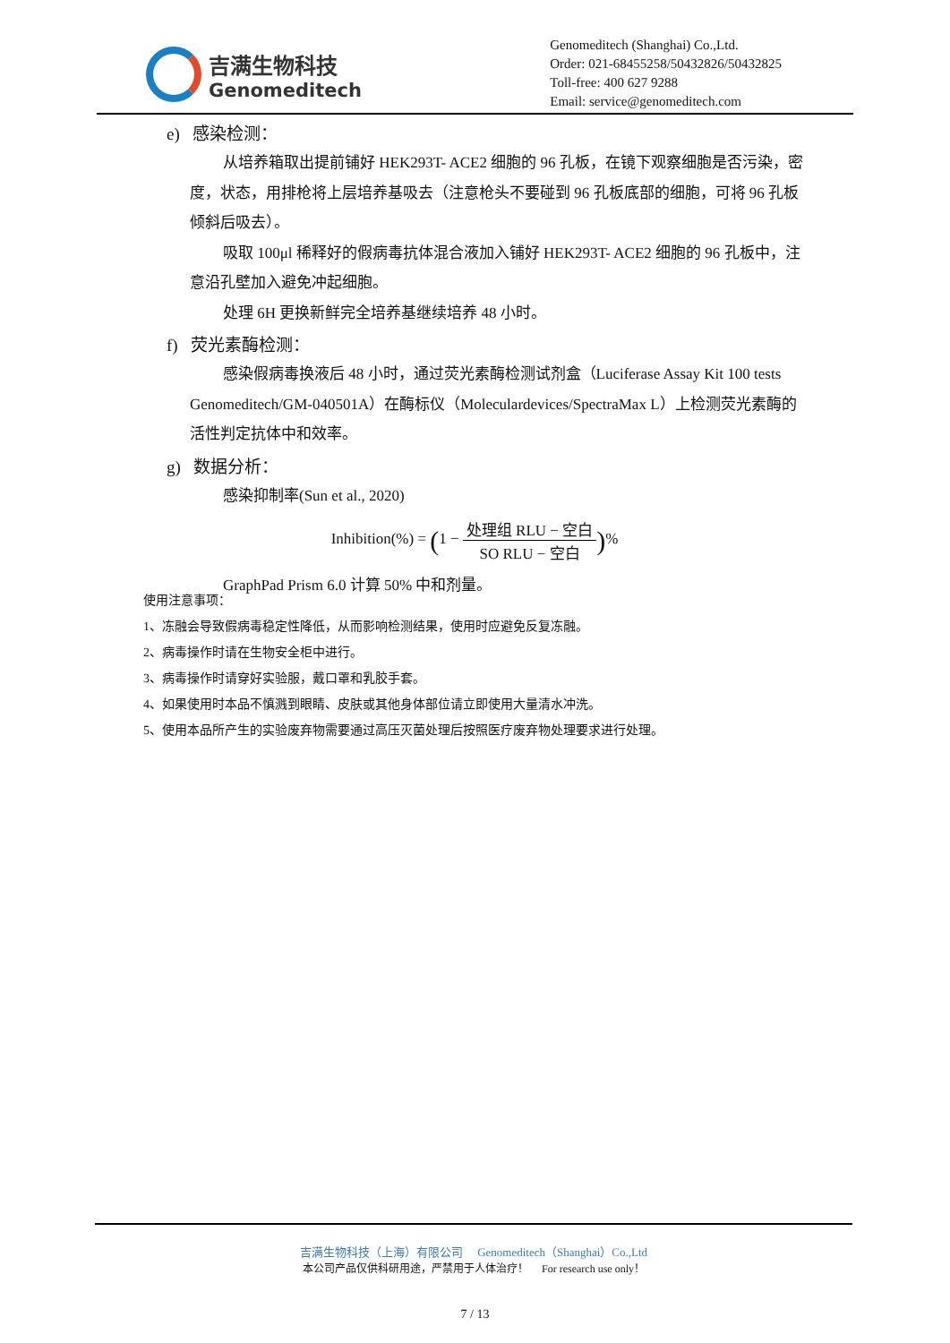吉满生物科技
Genomeditech
Genomeditech (Shanghai) Co.,Ltd.
Order: 021-68455258/50432826/50432825
Toll-free: 400 627 9288
Email: service@genomeditech.com
e) 感染检测：
从培养箱取出提前铺好 HEK293T- ACE2 细胞的 96 孔板，在镜下观察细胞是否污染，密度，状态，用排枪将上层培养基吸去（注意枪头不要碰到 96 孔板底部的细胞，可将 96 孔板倾斜后吸去）。
吸取 100μl 稀释好的假病毒抗体混合液加入铺好 HEK293T- ACE2 细胞的 96 孔板中，注意沿孔壁加入避免冲起细胞。
处理 6H 更换新鲜完全培养基继续培养 48 小时。
f) 荧光素酶检测：
感染假病毒换液后 48 小时，通过荧光素酶检测试剂盒（Luciferase Assay Kit 100 tests Genomeditech/GM-040501A）在酶标仪（Moleculardevices/SpectraMax L）上检测荧光素酶的活性判定抗体中和效率。
g) 数据分析：
感染抑制率(Sun et al., 2020)
Inhibition(%) = (1 − 处理组 RLU − 空白 SO RLU − 空白)%
GraphPad Prism 6.0 计算 50% 中和剂量。
使用注意事项：
1、冻融会导致假病毒稳定性降低，从而影响检测结果，使用时应避免反复冻融。
2、病毒操作时请在生物安全柜中进行。
3、病毒操作时请穿好实验服，戴口罩和乳胶手套。
4、如果使用时本品不慎溅到眼睛、皮肤或其他身体部位请立即使用大量清水冲洗。
5、使用本品所产生的实验废弃物需要通过高压灭菌处理后按照医疗废弃物处理要求进行处理。
吉满生物科技（上海）有限公司 Genomeditech（Shanghai）Co.,Ltd
本公司产品仅供科研用途，严禁用于人体治疗！ For research use only！
7 / 13